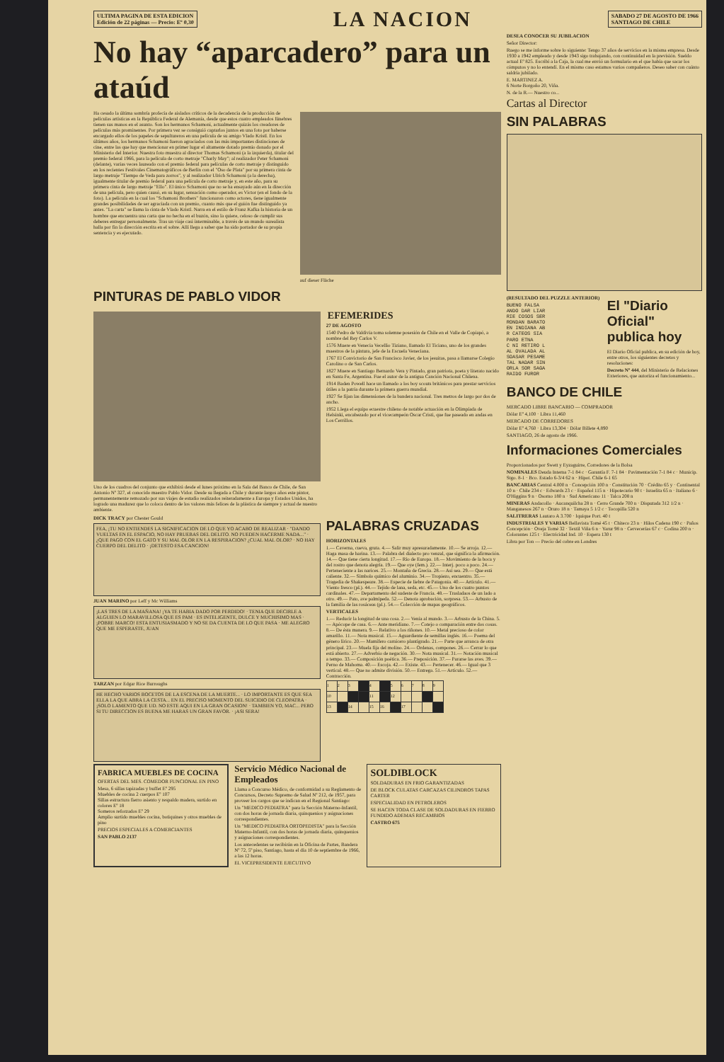ULTIMA PAGINA DE ESTA EDICION
Edición de 22 páginas — Precio: Eº 0,30
LA NACION
SABADO 27 DE AGOSTO DE 1966
SANTIAGO DE CHILE
No hay “aparcadero” para un ataúd
Ha cesado la última sombría profecía de aislados críticos de la decadencia de la producción de películas artísticas en la República Federal de Alemania, desde que estos cuatro empleados fúnebres tienen sus manos en el asunto. Son los hermanos Schamoni, actualmente quizás los creadores de películas más prominentes. Por primera vez se consiguió captarlos juntos en una foto por haberse encargado ellos de los papeles de sepultureros en una película de su amigo Vlado Kristl. En los últimos años, los hermanos Schamoni fueron agraciados con las más importantes distinciones de cine, entre las que hay que mencionar en primer lugar el altamente dotado premio donado por el Ministerio del Interior. Nuestra foto muestra al director Thomas Schamoni (a la izquierda), titular del premio federal 1966, para la película de corto metraje "Charly May"; al realizador Peter Schamoni (delante), varias veces laureado con el premio federal para películas de corto metraje y distinguido en los recientes Festivales Cinematográficos de Berlín con el "Oso de Plata" por su primera cinta de largo metraje "Tiempo de Veda para zorros", y al realizador Ulrich Schamoni (a la derecha), igualmente titular de premio federal para una película de corto metraje y, en este año, para su primera cinta de largo metraje "Ello". El único Schamoni que no se ha ensayado aún en la dirección de una película, pero quien causó, en su lugar, sensación como operador, es Victor (en el fondo de la foto). La película en la cual los "Schamoni Brothers" funcionaron como actores, tiene igualmente grandes posibilidades de ser agraciada con un premio, cuanto más que el guión fue distinguido ya antes. "La carta" se llama la cinta de Vlado Kristl. Narra en el estilo de Franz Kafka la historia de un hombre que encuentra una carta que no hecha en el buzón, sino la quiere, celoso de cumplir sus deberes entregar personalmente. Tras un viaje casi interminable, a través de un mundo surealista halla por fin la dirección escrita en el sobre. Allí llega a saber que ha sido portador de su propia sentencia y es ejecutado.
auf dieser Fläche
PINTURAS DE PABLO VIDOR
Uno de los cuadros del conjunto que exhibirá desde el lunes próximo en la Sala del Banco de Chile, de San Antonio Nº 327, el conocido maestro Pablo Vidor. Desde su llegada a Chile y durante largos años este pintor, permanentemente remozado por sus viajes de estudio realizados reiteradamente a Europa y Estados Unidos, ha logrado una madurez que lo coloca dentro de los valores más felices de la plástica de siempre y actual de nuestro ambiente.
EFEMERIDES
27 DE AGOSTO
1540 Pedro de Valdivia toma solemne posesión de Chile en el Valle de Copiapó, a nombre del Rey Carlos V.
1576 Muere en Venecia Vecellio Tiziano, llamado El Ticiano, uno de los grandes maestros de la pintura, jefe de la Escuela Veneciana.
1767 El Convictorio de San Francisco Javier, de los jesuitas, pasa a llamarse Colegio Carolino o de San Carlos.
1827 Muere en Santiago Bernardo Vera y Pintado, gran patriota, poeta y literato nacido en Santa Fe, Argentina. Fue el autor de la antigua Canción Nacional Chilena.
1914 Baden Powell hace un llamado a los boy scouts británicos para prestar servicios útiles a la patria durante la primera guerra mundial.
1927 Se fijan las dimensiones de la bandera nacional. Tres metros de largo por dos de ancho.
1952 Llega el equipo ecuestre chileno de notable actuación en la Olimpíada de Helsinki, encabezado por el vicecampeón Oscar Cristi, que fue paseado en andas en Los Cerrillos.
DICK TRACY por Chester Gould
FEA, ¡TU NO ENTIENDES LA SIGNIFICACION DE LO QUE YO ACABO DE REALIZAR · "DANDO VUELTAS EN EL ESPACIO, NO HAY PRUEBAS DEL DELITO. NO PUEDEN HACERME NADA..." · ¿QUE PAGO CON EL GATO Y SU MAL OLOR EN LA RESPIRACION? ¿CUAL MAL OLOR? · NO HAY CUERPO DEL DELITO · ¡DETESTO ESA CANCION!
JUAN MARINO por Leff y Mc Williams
¡LAS TRES DE LA MAÑANA! ¡YA TE HABIA DADO POR PERDIDO! · TENIA QUE DECIRLE A ALGUIEN LO MARAVILLOSA QUE ES PAM · ES INTELIGENTE, DULCE Y MUCHISIMO MAS · ¡POBRE MARCO! ESTA ENTUSIASMADO Y NO SE DA CUENTA DE LO QUE PASA · ME ALEGRO QUE ME ESPERASTE, JUAN
TARZAN por Edgar Rice Burroughs
HE HECHO VARIOS BOCETOS DE LA ESCENA DE LA MUERTE... · LO IMPORTANTE ES QUE SEA ELLA LA QUE ABRA LA CESTA... EN EL PRECISO MOMENTO DEL SUICIDIO DE CLEOPATRA · ¡SOLO LAMENTO QUE UD. NO ESTE AQUI EN LA GRAN OCASION! · TAMBIEN YO, MAC... PERO SI TU DIRECCION ES BUENA ME HARAS UN GRAN FAVOR. · ¡ASI SERA!
PALABRAS CRUZADAS
HORIZONTALES
1.— Caverna, cueva, gruta. 4.— Salir muy apresuradamente. 10.— Se arroja. 12.— Haga masa de harina. 13.— Palabra del dialecto pro venzal, que significa la afirmación. 14.— Que tiene cierta longitud. 17.— Río de Europa. 18.— Movimiento de la boca y del rostro que denota alegría. 19.— Que oye (fem.). 22.— Interj. poco a poco. 24.— Perteneciente a las narices. 25.— Montaña de Grecia. 28.— Así sea. 29.— Que está caliente. 32.— Símbolo químico del aluminio. 34.— Tropiezo, encuentro. 35.— Tragedia de Shakespeare. 38.— Especie de liebre de Patagonia. 40.— Artículo. 41.— Viento fresco (pl.). 44.— Tejido de lana, seda, etc. 45.— Uno de los cuatro puntos cardinales. 47.— Departamento del sudeste de Francia. 48.— Trasladaos de un lado a otro. 49.— Pato, ave palmípeda. 52.— Denota aprobación, sorpresa. 53.— Arbusto de la familia de las rosáceas (pl.). 54.— Colección de mapas geográficos.
VERTICALES
1.— Reducir la longitud de una cosa. 2.— Venía al mundo. 3.— Arbusto de la China. 5.— Apócope de casa. 6.— Ante meridiano. 7.— Cotejo o comparación entre dos cosas. 8.— De ésta manera. 9.— Relativo a los riñones. 10.— Metal precioso de color amarillo. 11.— Nota musical. 15.— Aguardiente de semillas inglés. 16.— Poema del género lírico. 20.— Mamífero carnicero plantígrado. 21.— Parte que arranca de otra principal. 23.— Muela fija del molino. 24.— Ordenas, compones. 26.— Cerrar lo que está abierto. 27.— Adverbio de negación. 30.— Nota musical. 31.— Notación musical a tempo. 33.— Composición poética. 36.— Preposición. 37.— Pararse las aves. 39.— Perno de Mahoma. 40.— Escoja. 42.— Existe. 43.— Pertenecer. 46.— Igual que 3 vertical. 48.— Que no admite división. 50.— Entrega. 51.— Artículo. 52.— Contracción.
| 1 | 2 | 3 | | 4 | | 5 | 6 | 7 | 8 | 9 |
| 10 | | | | 11 | | 12 | | | | |
| 13 | | 14 | | 15 | 16 | | 17 | | | |
FABRICA MUEBLES DE COCINA
OFERTAS DEL MES. COMEDOR FUNCIONAL EN PINO
Mesa, 6 sillas tapizadas y buffet Eº 295
Muebles de cocina 2 cuerpos Eº 107
Sillas estructura fierro asiento y respaldo madera, surtido en colores Eº 18
Someros reforzados Eº 29
Amplio surtido muebles cocina, botiquines y otros muebles de pino
PRECIOS ESPECIALES A COMERCIANTES
SAN PABLO 2137
Servicio Médico Nacional de Empleados
Llama a Concurso Médico, de conformidad a su Reglamento de Concursos, Decreto Supremo de Salud Nº 212, de 1957, para proveer los cargos que se indican en el Regional Santiago:
Un "MEDICO PEDIATRA" para la Sección Materno-Infantil, con dos horas de jornada diaria, quinquenios y asignaciones correspondientes.
Un "MEDICO PEDIATRA ORTOPEDISTA" para la Sección Materno-Infantil, con dos horas de jornada diaria, quinquenios y asignaciones correspondientes.
Los antecedentes se recibirán en la Oficina de Partes, Bandera Nº 72, 5º piso, Santiago, hasta el día 10 de septiembre de 1966, a las 12 horas.
EL VICEPRESIDENTE EJECUTIVO
SOLDIBLOCK
SOLDADURAS EN FRIO GARANTIZADAS
DE BLOCK CULATAS CARCAZAS CILINDROS TAPAS CARTER
ESPECIALIDAD EN PETROLEROS
SE HACEN TODA CLASE DE SOLDADURAS EN FIERRO FUNDIDO ADEMAS RECAMBIOS
CASTRO 675
DESEA CONOCER SU JUBILACION
Señor Director:
Ruego se me informe sobre lo siguiente: Tengo 37 años de servicios en la misma empresa. Desde 1930 a 1942 empleado y desde 1943 sigo trabajando, con continuidad en la previsión. Sueldo actual Eº 825. Escribí a la Caja, la cual me envió un formulario en el que había que sacar los cómputos y no lo entendí. En el mismo caso estamos varios compañeros. Deseo saber con cuánto saldría jubilado.
E. MARTINEZ A.
6 Norte Borgoño 20, Viña.
N. de la R.— Nuestro co...
Cartas al Director
SIN PALABRAS
(RESULTADO DEL PUZZLE ANTERIOR)
BUENO FALSA
ANDO DAR LIAR
RIE COSOS SER
RONDAN BARATO
EN INDIANA AB
R CATEOS SIA
PARO ETNA
C NI RETIRO L
AL OVALADA AL
SOASAR PESAME
TAL NADAR SIN
ORLA SOR SAGA
RAIDO FUROR
El "Diario Oficial" publica hoy
El Diario Oficial publica, en su edición de hoy, entre otros, los siguientes decretos y resoluciones:
Decreto Nº 444, del Ministerio de Relaciones Exteriores, que autoriza el funcionamiento...
BANCO DE CHILE
MERCADO LIBRE BANCARIO — COMPRADOR
Dólar Eº 4,100 · Libra 11,460
MERCADO DE CORREDORES
Dólar Eº 4,760 · Libra 13,304 · Dólar Billete 4,890
SANTIAGO, 26 de agosto de 1966.
Informaciones Comerciales
Proporcionados por Swett y Eyzaguirre, Corredores de la Bolsa
NOMINALES Deuda Interna 7-1 84 c · Garantía F. 7-1 84 · Pavimentación 7-1 84 c · Municip. Stgo. 8-1 · Bco. Estado 6-3/4 62 n · Hipot. Chile 6-1 65
BANCARIAS Central 4.000 n · Concepción 100 n · Constitución 70 · Crédito 65 y · Continental 10 n · Chile 234 c · Edwards 23 c · Español 115 n · Hipotecario 90 t · Israelita 65 n · Italiano 6 · O'Higgins 9 n · Osorno 180 n · Sud Americano 11 · Talca 208 n
MINERAS Andacollo · Aucanquilcha 28 n · Cerro Grande 700 n · Disputada 312 1/2 n · Manganesos 267 n · Oruro 18 n · Tamaya 5 1/2 c · Tocopilla 520 n
SALITRERAS Lautaro A 3.700 · Iquique Port. 40 t
INDUSTRIALES Y VARIAS Bellavista Tomé 45 t · Chiteco 23 n · Hilos Cadena 190 c · Paños Concepción · Oveja Tomé 32 · Textil Viña 6 n · Yarur 98 n · Cervecerías 67 c · Codina 200 n · Colorantes 125 t · Electricidad Ind. 10 · Espera 130 t
Libra por Ton — Precio del cobre en Londres